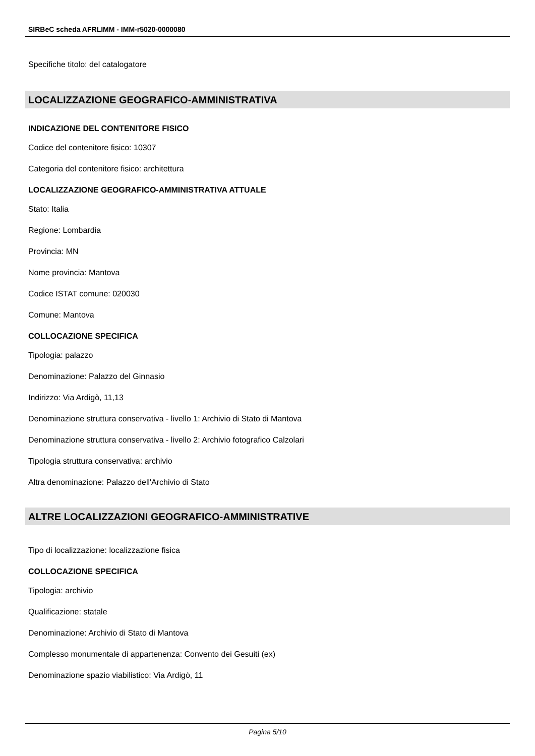SIRBeC scheda AFRLIMM - IMM-r5020-0000080
Specifiche titolo: del catalogatore
LOCALIZZAZIONE GEOGRAFICO-AMMINISTRATIVA
INDICAZIONE DEL CONTENITORE FISICO
Codice del contenitore fisico: 10307
Categoria del contenitore fisico: architettura
LOCALIZZAZIONE GEOGRAFICO-AMMINISTRATIVA ATTUALE
Stato: Italia
Regione: Lombardia
Provincia: MN
Nome provincia: Mantova
Codice ISTAT comune: 020030
Comune: Mantova
COLLOCAZIONE SPECIFICA
Tipologia: palazzo
Denominazione: Palazzo del Ginnasio
Indirizzo: Via Ardigò, 11,13
Denominazione struttura conservativa - livello 1: Archivio di Stato di Mantova
Denominazione struttura conservativa - livello 2: Archivio fotografico Calzolari
Tipologia struttura conservativa: archivio
Altra denominazione: Palazzo dell'Archivio di Stato
ALTRE LOCALIZZAZIONI GEOGRAFICO-AMMINISTRATIVE
Tipo di localizzazione: localizzazione fisica
COLLOCAZIONE SPECIFICA
Tipologia: archivio
Qualificazione: statale
Denominazione: Archivio di Stato di Mantova
Complesso monumentale di appartenenza: Convento dei Gesuiti (ex)
Denominazione spazio viabilistico: Via Ardigò, 11
Pagina 5/10